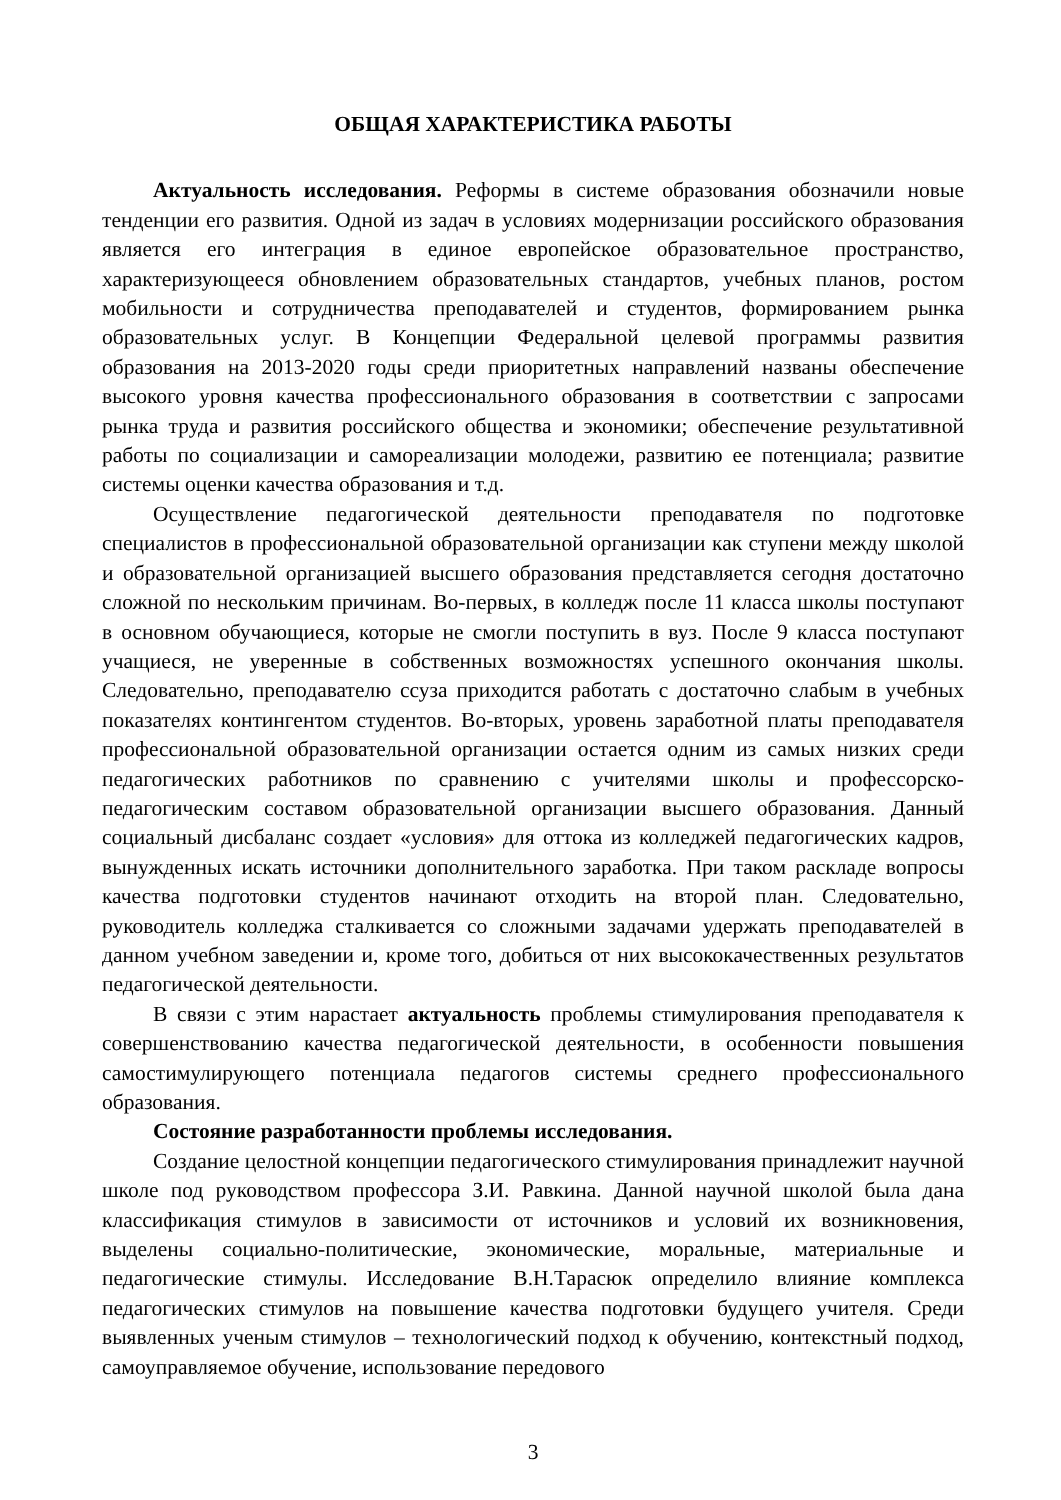ОБЩАЯ ХАРАКТЕРИСТИКА РАБОТЫ
Актуальность исследования. Реформы в системе образования обозначили новые тенденции его развития. Одной из задач в условиях модернизации российского образования является его интеграция в единое европейское образовательное пространство, характеризующееся обновлением образовательных стандартов, учебных планов, ростом мобильности и сотрудничества преподавателей и студентов, фор­мированием рынка образовательных услуг. В Концепции Федеральной целевой прог­раммы развития образования на 2013-2020 годы среди приоритетных направлений названы обеспечение высокого уровня качества профессионального образования в соответствии с запросами рынка труда и развития российского общества и экономики; обеспечение результативной работы по социализации и самореализации молодежи, развитию ее потенциала; развитие системы оценки качества образования и т.д.
Осуществление педагогической деятельности преподавателя по подготовке специалистов в профессиональной образовательной организации как ступени между школой и образовательной организацией высшего образования представляется сегодня достаточно сложной по нескольким причинам. Во-первых, в колледж после 11 класса школы поступают в основном обучающиеся, которые не смогли поступить в вуз. После 9 класса поступают учащиеся, не уверенные в собственных возможностях успешного окончания школы. Следовательно, преподавателю ссуза приходится работать с достаточно слабым в учебных показателях контингентом студентов. Во-вторых, уровень заработной платы преподавателя профессиональной образовательной организации остается одним из самых низких среди педагогических работников по сравнению с учителями школы и профессорско-педагогическим составом образовательной организации высшего образования. Данный социальный дисбаланс создает «условия» для оттока из колледжей педагогических кадров, вынужденных искать источники дополнительного заработка. При таком раскладе вопросы качества подготовки студентов начинают отходить на второй план. Следовательно, руководитель колледжа сталкивается со сложными задачами удержать преподавателей в данном учебном заведении и, кроме того, добиться от них высококачественных результатов педагогической деятельности.
В связи с этим нарастает актуальность проблемы стимулирования преподавателя к совершенствованию качества педагогической деятельности, в особенности повышения самостимулирующего потенциала педагогов системы среднего профессионального образования.
Состояние разработанности проблемы исследования.
Создание целостной концепции педагогического стимулирования принадлежит научной школе под руководством профессора З.И. Равкина. Данной научной школой была дана классификация стимулов в зависимости от источников и условий их возникновения, выделены социально-политические, экономические, моральные, материальные и педагогические стимулы. Исследование В.Н.Тарасюк определило влияние комплекса педагогических стимулов на повышение качества подготовки будущего учителя. Среди выявленных ученым стимулов – технологический подход к обучению, контекстный подход, самоуправляемое обучение, использование передового
3